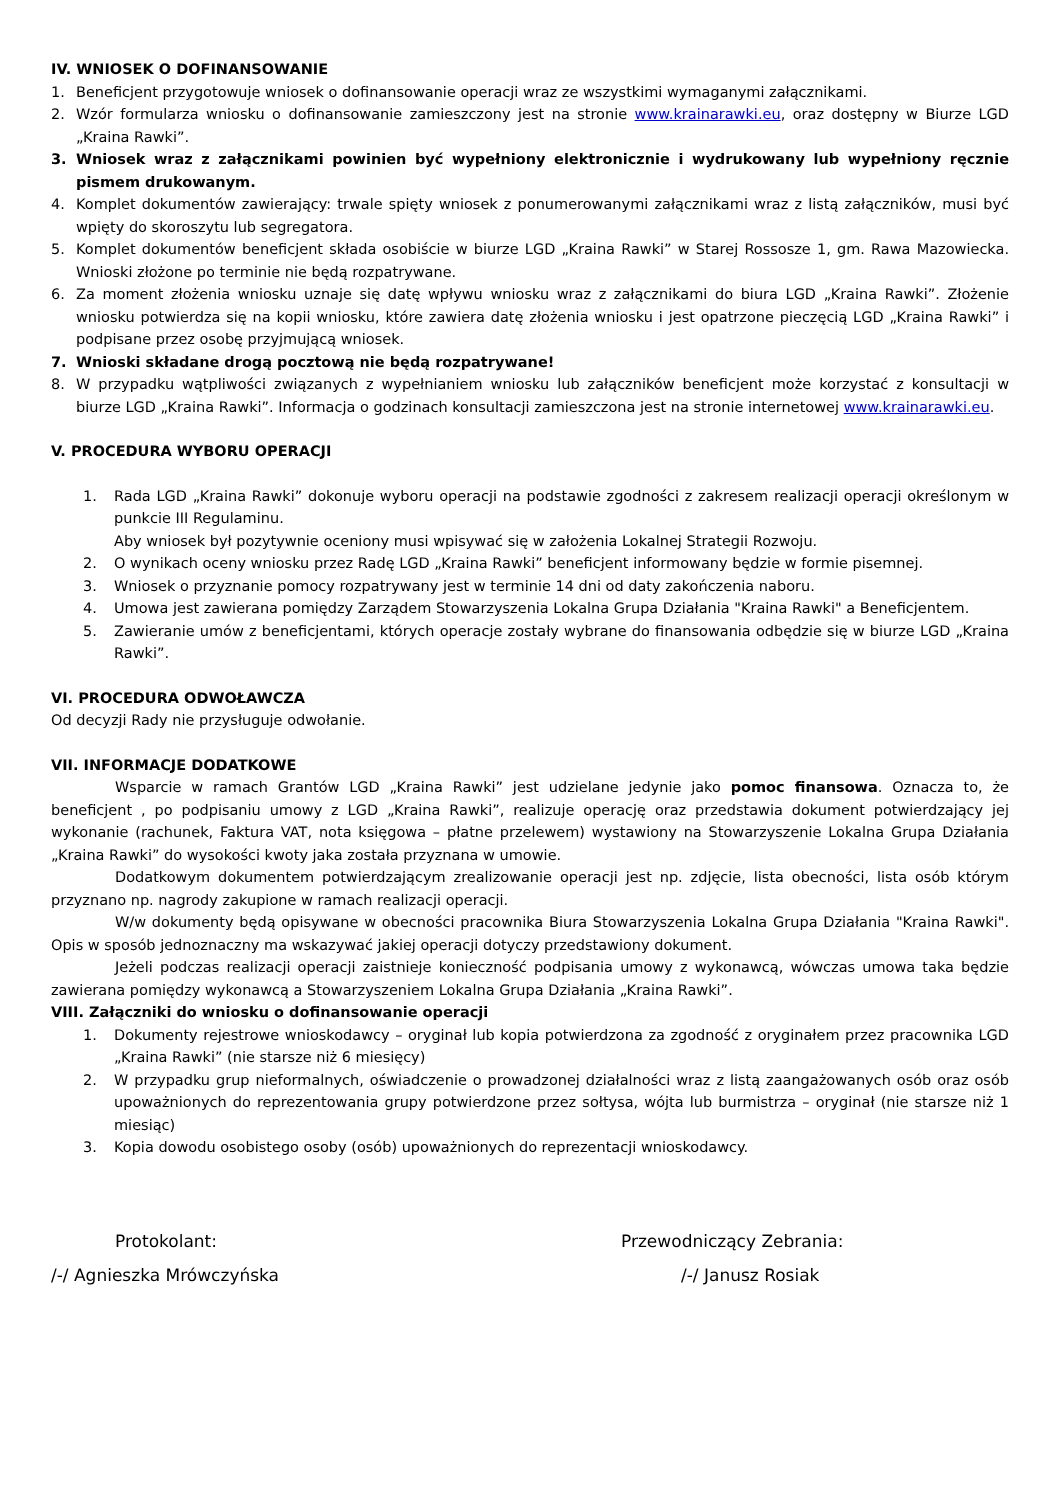IV. WNIOSEK O DOFINANSOWANIE
1. Beneficjent przygotowuje wniosek o dofinansowanie operacji wraz ze wszystkimi wymaganymi załącznikami.
2. Wzór formularza wniosku o dofinansowanie zamieszczony jest na stronie www.krainarawki.eu, oraz dostępny w Biurze LGD „Kraina Rawki”.
3. Wniosek wraz z załącznikami powinien być wypełniony elektronicznie i wydrukowany lub wypełniony ręcznie pismem drukowanym.
4. Komplet dokumentów zawierający: trwale spięty wniosek z ponumerowanymi załącznikami wraz z listą załączników, musi być wpięty do skoroszytu lub segregatora.
5. Komplet dokumentów beneficjent składa osobiście w biurze LGD „Kraina Rawki” w Starej Rossosze 1, gm. Rawa Mazowiecka. Wnioski złożone po terminie nie będą rozpatrywane.
6. Za moment złożenia wniosku uznaje się datę wpływu wniosku wraz z załącznikami do biura LGD „Kraina Rawki”. Złożenie wniosku potwierdza się na kopii wniosku, które zawiera datę złożenia wniosku i jest opatrzone pieczęcią LGD „Kraina Rawki” i podpisane przez osobę przyjmującą wniosek.
7. Wnioski składane drogą pocztową nie będą rozpatrywane!
8. W przypadku wątpliwości związanych z wypełnianiem wniosku lub załączników beneficjent może korzystać z konsultacji w biurze LGD „Kraina Rawki”. Informacja o godzinach konsultacji zamieszczona jest na stronie internetowej www.krainarawki.eu.
V. PROCEDURA WYBORU OPERACJI
1. Rada LGD „Kraina Rawki” dokonuje wyboru operacji na podstawie zgodności z zakresem realizacji operacji określonym w punkcie III Regulaminu.
Aby wniosek był pozytywnie oceniony musi wpisywać się w założenia Lokalnej Strategii Rozwoju.
2. O wynikach oceny wniosku przez Radę LGD „Kraina Rawki” beneficjent informowany będzie w formie pisemnej.
3. Wniosek o przyznanie pomocy rozpatrywany jest w terminie 14 dni od daty zakończenia naboru.
4. Umowa jest zawierana pomiędzy Zarządem Stowarzyszenia Lokalna Grupa Działania "Kraina Rawki" a Beneficjentem.
5. Zawieranie umów z beneficjentami, których operacje zostały wybrane do finansowania odbędzie się w biurze LGD „Kraina Rawki”.
VI. PROCEDURA ODWOŁAWCZA
Od decyzji Rady nie przysługuje odwołanie.
VII. INFORMACJE DODATKOWE
Wsparcie w ramach Grantów LGD „Kraina Rawki” jest udzielane jedynie jako pomoc finansowa. Oznacza to, że beneficjent , po podpisaniu umowy z LGD „Kraina Rawki”, realizuje operację oraz przedstawia dokument potwierdzający jej wykonanie (rachunek, Faktura VAT, nota księgowa – płatne przelewem) wystawiony na Stowarzyszenie Lokalna Grupa Działania „Kraina Rawki” do wysokości kwoty jaka została przyznana w umowie.
Dodatkowym dokumentem potwierdzającym zrealizowanie operacji jest np. zdjęcie, lista obecności, lista osób którym przyznano np. nagrody zakupione w ramach realizacji operacji.
W/w dokumenty będą opisywane w obecności pracownika Biura Stowarzyszenia Lokalna Grupa Działania "Kraina Rawki". Opis w sposób jednoznaczny ma wskazywać jakiej operacji dotyczy przedstawiony dokument.
Jeżeli podczas realizacji operacji zaistnieje konieczność podpisania umowy z wykonawcą, wówczas umowa taka będzie zawierana pomiędzy wykonawcą a Stowarzyszeniem Lokalna Grupa Działania „Kraina Rawki”.
VIII. Załączniki do wniosku o dofinansowanie operacji
1. Dokumenty rejestrowe wnioskodawcy – oryginał lub kopia potwierdzona za zgodność z oryginałem przez pracownika LGD „Kraina Rawki” (nie starsze niż 6 miesięcy)
2. W przypadku grup nieformalnych, oświadczenie o prowadzonej działalności wraz z listą zaangażowanych osób oraz osób upoważnionych do reprezentowania grupy potwierdzone przez sołtysa, wójta lub burmistrza – oryginał (nie starsze niż 1 miesiąc)
3. Kopia dowodu osobistego osoby (osób) upoważnionych do reprezentacji wnioskodawcy.
Protokolant: Przewodniczący Zebrania:
/-/ Agnieszka Mrówczyńska /-/ Janusz Rosiak